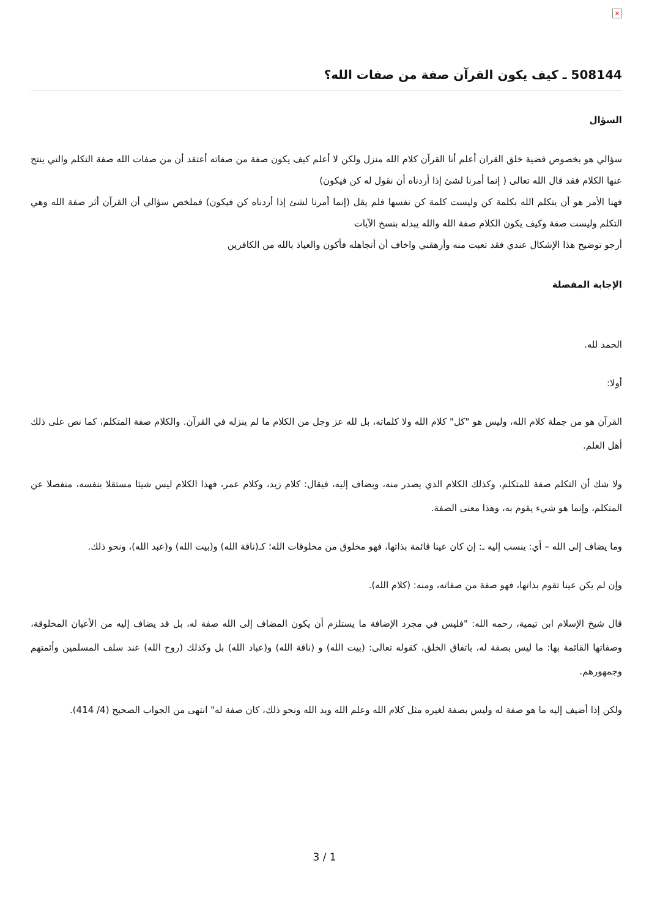×
508144 ـ كيف يكون القرآن صفة من صفات الله؟
السؤال
سؤالي هو بخصوص قضية خلق القران أعلم أنا القرآن كلام الله منزل ولكن لا أعلم كيف يكون صفة من صفاته أعتقد أن من صفات الله صفة التكلم والتي ينتج عنها الكلام فقد قال الله تعالى ( إنما أمرنا لشئ إذا أردناه أن نقول له كن فيكون)
فهنا الأمر هو أن يتكلم الله بكلمة كن وليست كلمة كن نفسها فلم يقل (إنما أمرنا لشئ إذا أردناه كن فيكون) فملخص سؤالي أن القرآن أثر صفة الله وهي التكلم وليست صفة وكيف يكون الكلام صفة الله والله يبدله بنسخ الآيات
أرجو توضيح هذا الإشكال عندي فقد تعبت منه وأرهقني واخاف أن أتجاهله فأكون والعياذ بالله من الكافرين
الإجابة المفصلة
الحمد لله.
أولا:
القرآن هو من جملة كلام الله، وليس هو "كل" كلام الله ولا كلماته، بل لله عز وجل من الكلام ما لم ينزله في القرآن. والكلام صفة المتكلم، كما نص على ذلك أهل العلم.
ولا شك أن التكلم صفة للمتكلم، وكذلك الكلام الذي يصدر منه، ويضاف إليه، فيقال: كلام زيد، وكلام عمر، فهذا الكلام ليس شيئا مستقلا بنفسه، منفصلا عن المتكلم، وإنما هو شيء يقوم به، وهذا معنى الصفة.
وما يضاف إلى الله – أي: ينسب إليه ـ: إن كان عينا قائمة بذاتها، فهو مخلوق من مخلوقات الله؛ كـ(ناقة الله) و(بيت الله) و(عبد الله)، ونحو ذلك.
وإن لم يكن عينا تقوم بذاتها، فهو صفة من صفاته، ومنه: (كلام الله).
قال شيخ الإسلام ابن تيمية، رحمه الله: "فليس في مجرد الإضافة ما يستلزم أن يكون المضاف إلى الله صفة له، بل قد يضاف إليه من الأعيان المخلوقة، وصفاتها القائمة بها: ما ليس بصفة له، باتفاق الخلق، كقوله تعالى: (بيت الله) و (ناقة الله) و(عباد الله) بل وكذلك (روح الله) عند سلف المسلمين وأئمتهم وجمهورهم.
ولكن إذا أضيف إليه ما هو صفة له وليس بصفة لغيره مثل كلام الله وعلم الله ويد الله ونحو ذلك، كان صفة له" انتهى من الجواب الصحيح (4/ 414).
3 / 1